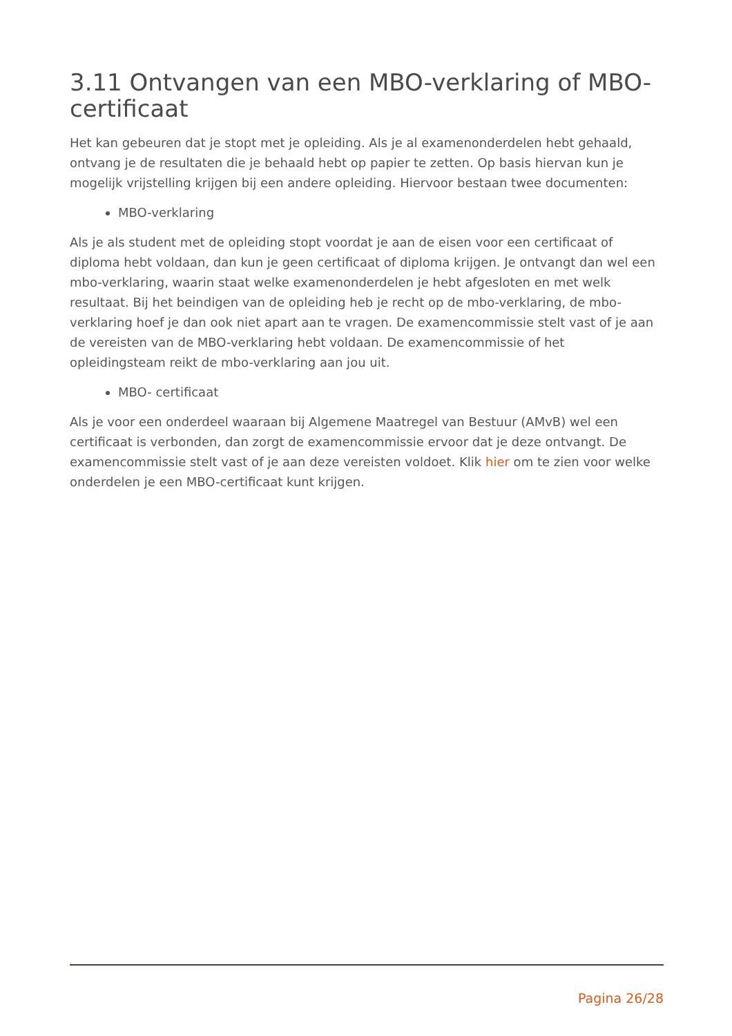3.11 Ontvangen van een MBO-verklaring of MBO-certificaat
Het kan gebeuren dat je stopt met je opleiding. Als je al examenonderdelen hebt gehaald, ontvang je de resultaten die je behaald hebt op papier te zetten. Op basis hiervan kun je mogelijk vrijstelling krijgen bij een andere opleiding. Hiervoor bestaan twee documenten:
MBO-verklaring
Als je als student met de opleiding stopt voordat je aan de eisen voor een certificaat of diploma hebt voldaan, dan kun je geen certificaat of diploma krijgen. Je ontvangt dan wel een mbo-verklaring, waarin staat welke examenonderdelen je hebt afgesloten en met welk resultaat. Bij het beindigen van de opleiding heb je recht op de mbo-verklaring, de mbo-verklaring hoef je dan ook niet apart aan te vragen. De examencommissie stelt vast of je aan de vereisten van de MBO-verklaring hebt voldaan. De examencommissie of het opleidingsteam reikt de mbo-verklaring aan jou uit.
MBO- certificaat
Als je voor een onderdeel waaraan bij Algemene Maatregel van Bestuur (AMvB) wel een certificaat is verbonden, dan zorgt de examencommissie ervoor dat je deze ontvangt. De examencommissie stelt vast of je aan deze vereisten voldoet. Klik hier om te zien voor welke onderdelen je een MBO-certificaat kunt krijgen.
Pagina 26/28